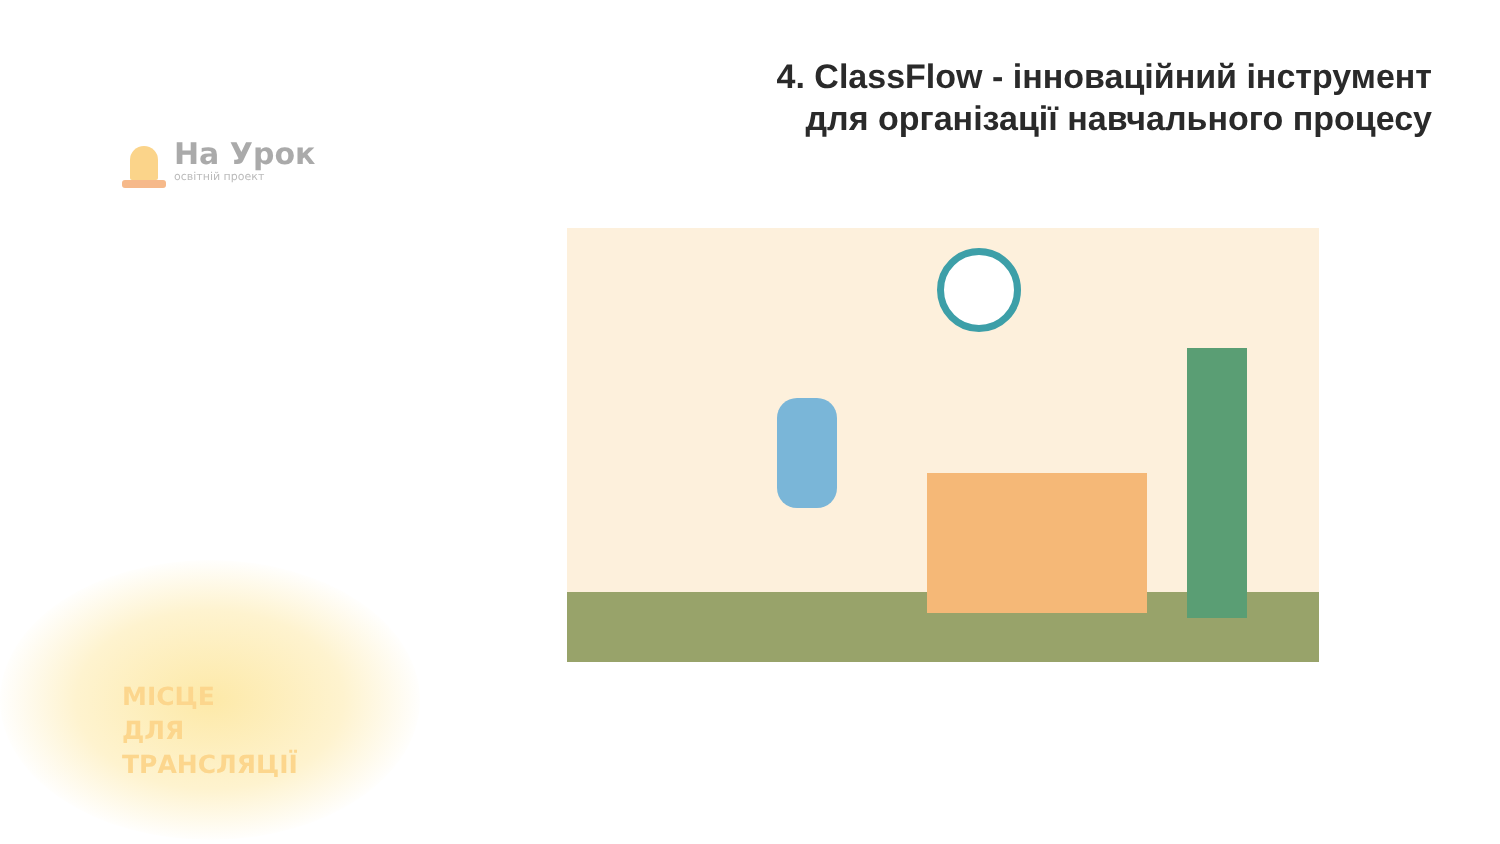На Урок
освітній проект
4. ClassFlow - інноваційний інструмент
для організації навчального процесу
МІСЦЕ
ДЛЯ
ТРАНСЛЯЦІЇ